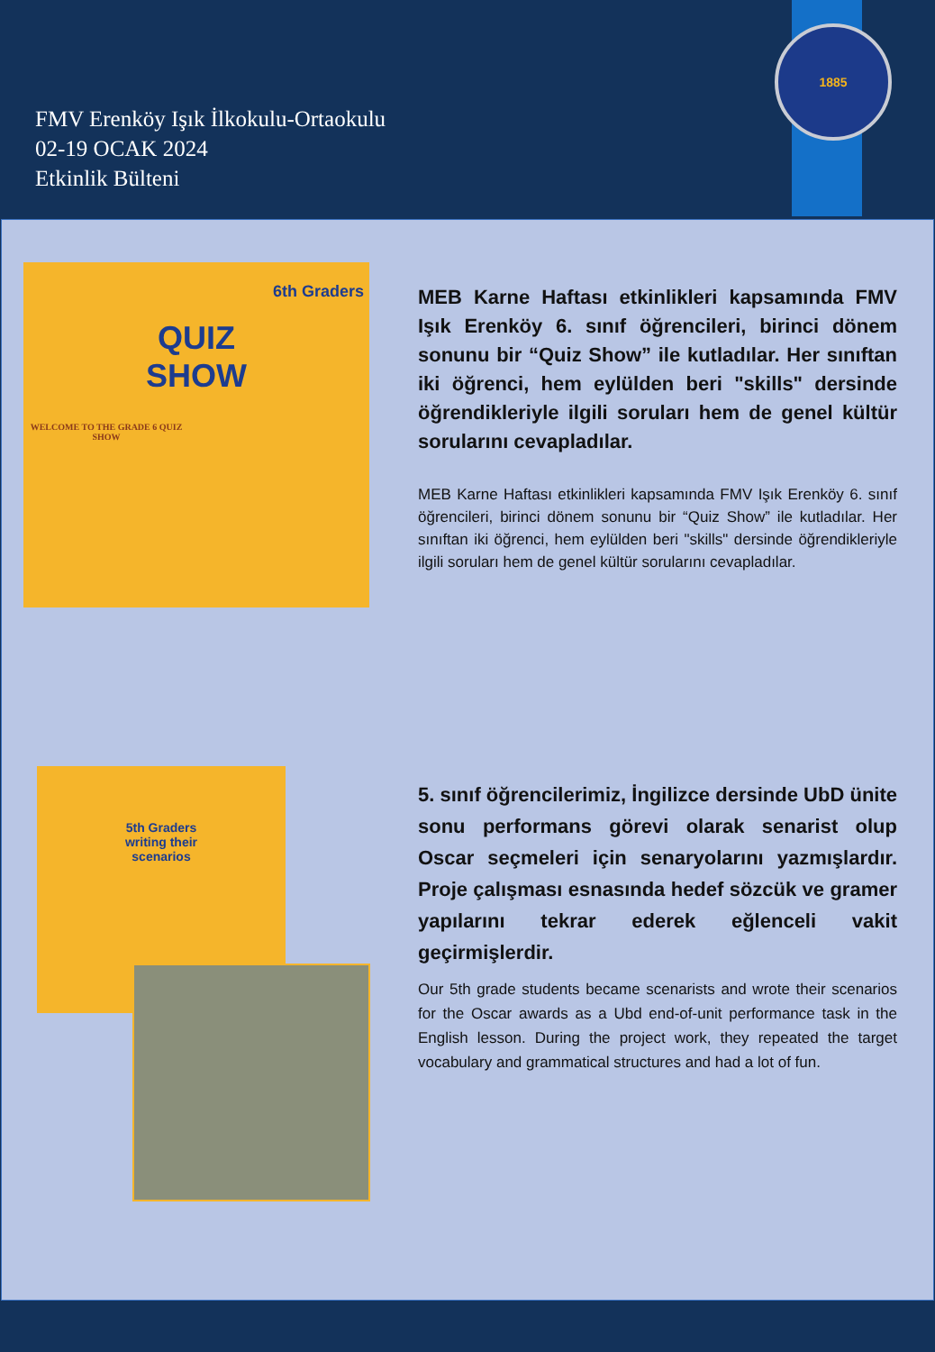FMV Erenköy Işık İlkokulu-Ortaokulu
02-19 OCAK 2024
Etkinlik Bülteni
1885
6th Graders
QUIZ
SHOW
WELCOME TO THE GRADE 6 QUIZ SHOW
MEB Karne Haftası etkinlikleri kapsamında FMV Işık Erenköy 6. sınıf öğrencileri, birinci dönem sonunu bir “Quiz Show” ile kutladılar. Her sınıftan iki öğrenci, hem eylülden beri "skills" dersinde öğrendikleriyle ilgili soruları hem de genel kültür sorularını cevapladılar.
MEB Karne Haftası etkinlikleri kapsamında FMV Işık Erenköy 6. sınıf öğrencileri, birinci dönem sonunu bir “Quiz Show” ile kutladılar. Her sınıftan iki öğrenci, hem eylülden beri "skills" dersinde öğrendikleriyle ilgili soruları hem de genel kültür sorularını cevapladılar.
5th Graders
writing their
scenarios
5. sınıf öğrencilerimiz, İngilizce dersinde UbD ünite sonu performans görevi olarak senarist olup Oscar seçmeleri için senaryolarını yazmışlardır. Proje çalışması esnasında hedef sözcük ve gramer yapılarını tekrar ederek eğlenceli vakit geçirmişlerdir.
Our 5th grade students became scenarists and wrote their scenarios for the Oscar awards as a Ubd end-of-unit performance task in the English lesson. During the project work, they repeated the target vocabulary and grammatical structures and had a lot of fun.